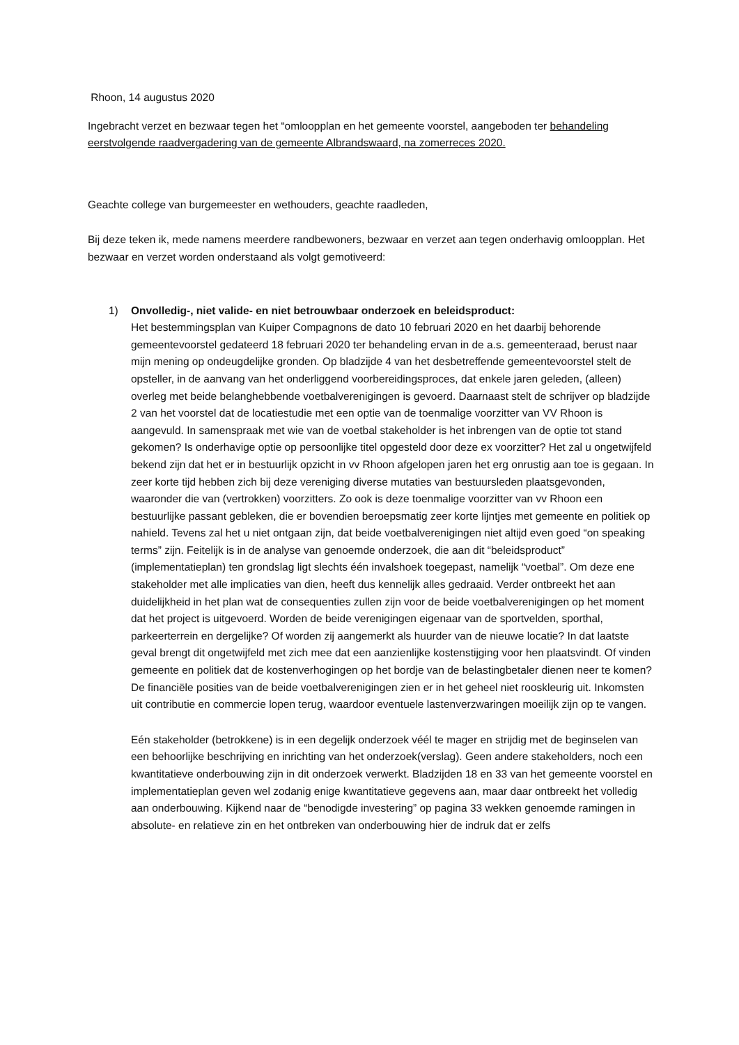Rhoon, 14 augustus 2020
Ingebracht verzet en bezwaar tegen het “omloopplan en het gemeente voorstel, aangeboden ter behandeling eerstvolgende raadvergadering van de gemeente Albrandswaard, na zomerreces 2020.
Geachte college van burgemeester en wethouders, geachte raadleden,
Bij deze teken ik, mede namens meerdere randbewoners, bezwaar en verzet aan tegen onderhavig omloopplan. Het bezwaar en verzet worden onderstaand als volgt gemotiveerd:
1) Onvolledig-, niet valide- en niet betrouwbaar onderzoek en beleidsproduct:
Het bestemmingsplan van Kuiper Compagnons de dato 10 februari 2020 en het daarbij behorende gemeentevoorstel gedateerd 18 februari 2020 ter behandeling ervan in de a.s. gemeenteraad, berust naar mijn mening op ondeugdelijke gronden. Op bladzijde 4 van het desbetreffende gemeentevoorstel stelt de opsteller, in de aanvang van het onderliggend voorbereidingsproces, dat enkele jaren geleden, (alleen) overleg met beide belanghebbende voetbalverenigingen is gevoerd. Daarnaast stelt de schrijver op bladzijde 2 van het voorstel dat de locatiestudie met een optie van de toenmalige voorzitter van VV Rhoon is aangevuld. In samenspraak met wie van de voetbal stakeholder is het inbrengen van de optie tot stand gekomen? Is onderhavige optie op persoonlijke titel opgesteld door deze ex voorzitter? Het zal u ongetwijfeld bekend zijn dat het er in bestuurlijk opzicht in vv Rhoon afgelopen jaren het erg onrustig aan toe is gegaan. In zeer korte tijd hebben zich bij deze vereniging diverse mutaties van bestuursleden plaatsgevonden, waaronder die van (vertrokken) voorzitters. Zo ook is deze toenmalige voorzitter van vv Rhoon een bestuurlijke passant gebleken, die er bovendien beroepsmatig zeer korte lijntjes met gemeente en politiek op nahield. Tevens zal het u niet ontgaan zijn, dat beide voetbalverenigingen niet altijd even goed “on speaking terms” zijn. Feitelijk is in de analyse van genoemde onderzoek, die aan dit “beleidsproduct” (implementatieplan) ten grondslag ligt slechts één invalshoek toegepast, namelijk “voetbal”. Om deze ene stakeholder met alle implicaties van dien, heeft dus kennelijk alles gedraaid. Verder ontbreekt het aan duidelijkheid in het plan wat de consequenties zullen zijn voor de beide voetbalverenigingen op het moment dat het project is uitgevoerd. Worden de beide verenigingen eigenaar van de sportvelden, sporthal, parkeerterrein en dergelijke? Of worden zij aangemerkt als huurder van de nieuwe locatie? In dat laatste geval brengt dit ongetwijfeld met zich mee dat een aanzienlijke kostenstijging voor hen plaatsvindt. Of vinden gemeente en politiek dat de kostenverhogingen op het bordje van de belastingbetaler dienen neer te komen? De financiële posities van de beide voetbalverenigingen zien er in het geheel niet rooskleurig uit. Inkomsten uit contributie en commercie lopen terug, waardoor eventuele lastenverzwaringen moeilijk zijn op te vangen.
Eén stakeholder (betrokkene) is in een degelijk onderzoek véél te mager en strijdig met de beginselen van een behoorlijke beschrijving en inrichting van het onderzoek(verslag). Geen andere stakeholders, noch een kwantitatieve onderbouwing zijn in dit onderzoek verwerkt. Bladzijden 18 en 33 van het gemeente voorstel en implementatieplan geven wel zodanig enige kwantitatieve gegevens aan, maar daar ontbreekt het volledig aan onderbouwing. Kijkend naar de “benodigde investering” op pagina 33 wekken genoemde ramingen in absolute- en relatieve zin en het ontbreken van onderbouwing hier de indruk dat er zelfs